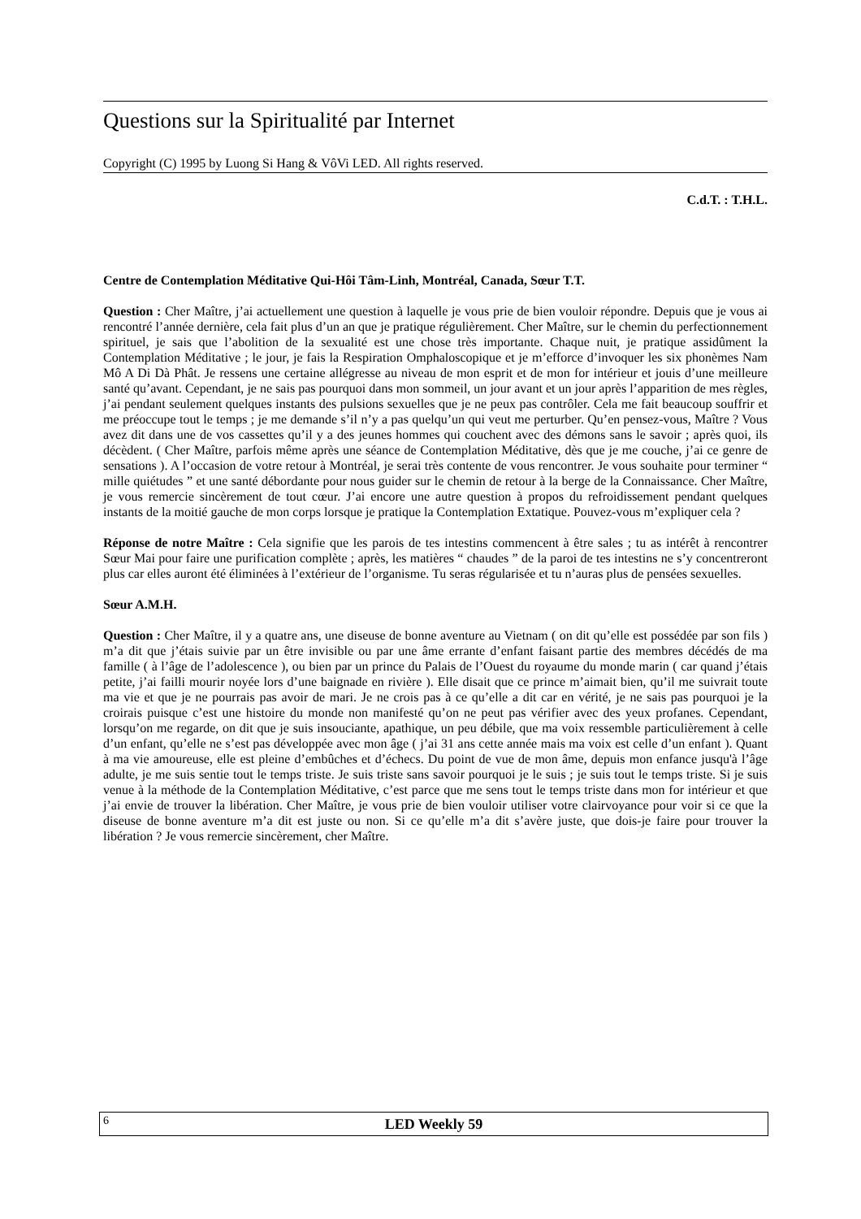Questions sur la Spiritualité par Internet
Copyright (C) 1995 by Luong Si Hang & VôVi LED. All rights reserved.
C.d.T. : T.H.L.
Centre de Contemplation Méditative Qui-Hôi Tâm-Linh, Montréal, Canada, Sœur T.T.
Question : Cher Maître, j’ai actuellement une question à laquelle je vous prie de bien vouloir répondre. Depuis que je vous ai rencontré l’année dernière, cela fait plus d’un an que je pratique régulièrement. Cher Maître, sur le chemin du perfectionnement spirituel, je sais que l’abolition de la sexualité est une chose très importante. Chaque nuit, je pratique assidûment la Contemplation Méditative ; le jour, je fais la Respiration Omphaloscopique et je m’efforce d’invoquer les six phonèmes Nam Mô A Di Dà Phât. Je ressens une certaine allégresse au niveau de mon esprit et de mon for intérieur et jouis d’une meilleure santé qu’avant. Cependant, je ne sais pas pourquoi dans mon sommeil, un jour avant et un jour après l’apparition de mes règles, j’ai pendant seulement quelques instants des pulsions sexuelles que je ne peux pas contrôler. Cela me fait beaucoup souffrir et me préoccupe tout le temps ; je me demande s’il n’y a pas quelqu’un qui veut me perturber. Qu’en pensez-vous, Maître ? Vous avez dit dans une de vos cassettes qu’il y a des jeunes hommes qui couchent avec des démons sans le savoir ; après quoi, ils décèdent. ( Cher Maître, parfois même après une séance de Contemplation Méditative, dès que je me couche, j’ai ce genre de sensations ). A l’occasion de votre retour à Montréal, je serai très contente de vous rencontrer. Je vous souhaite pour terminer “ mille quiétudes ” et une santé débordante pour nous guider sur le chemin de retour à la berge de la Connaissance. Cher Maître, je vous remercie sincèrement de tout cœur. J’ai encore une autre question à propos du refroidissement pendant quelques instants de la moitié gauche de mon corps lorsque je pratique la Contemplation Extatique. Pouvez-vous m’expliquer cela ?
Réponse de notre Maître : Cela signifie que les parois de tes intestins commencent à être sales ; tu as intérêt à rencontrer Sœur Mai pour faire une purification complète ; après, les matières “ chaudes ” de la paroi de tes intestins ne s’y concentreront plus car elles auront été éliminées à l’extérieur de l’organisme. Tu seras régularisée et tu n’auras plus de pensées sexuelles.
Sœur A.M.H.
Question : Cher Maître, il y a quatre ans, une diseuse de bonne aventure au Vietnam ( on dit qu’elle est possédée par son fils ) m’a dit que j’étais suivie par un être invisible ou par une âme errante d’enfant faisant partie des membres décédés de ma famille ( à l’âge de l’adolescence ), ou bien par un prince du Palais de l’Ouest du royaume du monde marin ( car quand j’étais petite, j’ai failli mourir noyée lors d’une baignade en rivière ). Elle disait que ce prince m’aimait bien, qu’il me suivrait toute ma vie et que je ne pourrais pas avoir de mari. Je ne crois pas à ce qu’elle a dit car en vérité, je ne sais pas pourquoi je la croirais puisque c’est une histoire du monde non manifesté qu’on ne peut pas vérifier avec des yeux profanes. Cependant, lorsqu’on me regarde, on dit que je suis insouciante, apathique, un peu débile, que ma voix ressemble particulièrement à celle d’un enfant, qu’elle ne s’est pas développée avec mon âge ( j’ai 31 ans cette année mais ma voix est celle d’un enfant ). Quant à ma vie amoureuse, elle est pleine d’embûches et d’échecs. Du point de vue de mon âme, depuis mon enfance jusqu'à l’âge adulte, je me suis sentie tout le temps triste. Je suis triste sans savoir pourquoi je le suis ; je suis tout le temps triste. Si je suis venue à la méthode de la Contemplation Méditative, c’est parce que me sens tout le temps triste dans mon for intérieur et que j’ai envie de trouver la libération. Cher Maître, je vous prie de bien vouloir utiliser votre clairvoyance pour voir si ce que la diseuse de bonne aventure m’a dit est juste ou non. Si ce qu’elle m’a dit s’avère juste, que dois-je faire pour trouver la libération ? Je vous remercie sincèrement, cher Maître.
6 LED Weekly 59